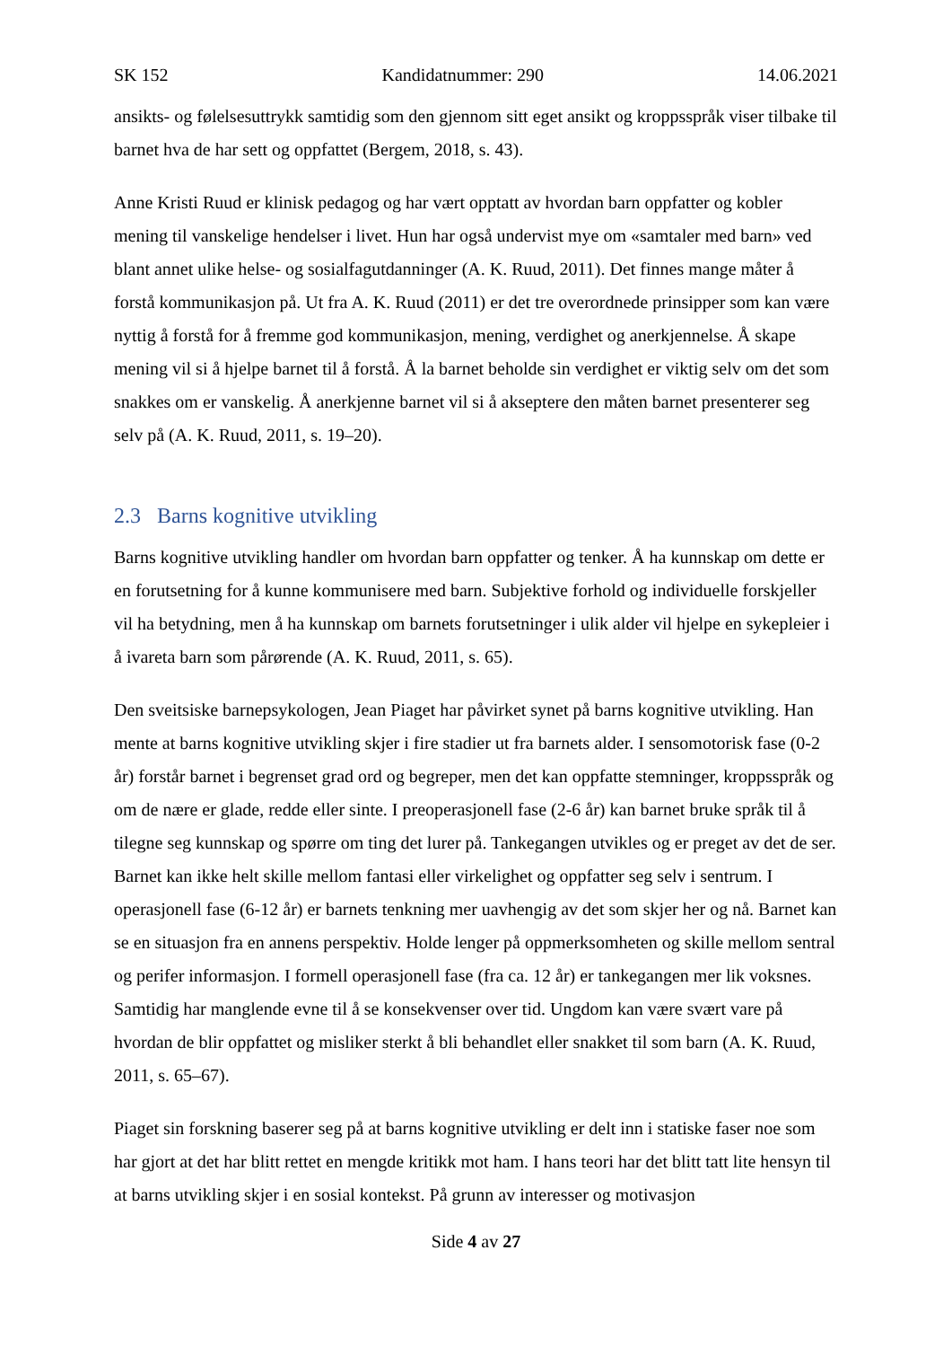SK 152 Kandidatnummer: 290 14.06.2021
ansikts- og følelsesuttrykk samtidig som den gjennom sitt eget ansikt og kroppsspråk viser tilbake til barnet hva de har sett og oppfattet (Bergem, 2018, s. 43).
Anne Kristi Ruud er klinisk pedagog og har vært opptatt av hvordan barn oppfatter og kobler mening til vanskelige hendelser i livet. Hun har også undervist mye om «samtaler med barn» ved blant annet ulike helse- og sosialfagutdanninger (A. K. Ruud, 2011). Det finnes mange måter å forstå kommunikasjon på. Ut fra A. K. Ruud (2011) er det tre overordnede prinsipper som kan være nyttig å forstå for å fremme god kommunikasjon, mening, verdighet og anerkjennelse. Å skape mening vil si å hjelpe barnet til å forstå. Å la barnet beholde sin verdighet er viktig selv om det som snakkes om er vanskelig. Å anerkjenne barnet vil si å akseptere den måten barnet presenterer seg selv på (A. K. Ruud, 2011, s. 19–20).
2.3 Barns kognitive utvikling
Barns kognitive utvikling handler om hvordan barn oppfatter og tenker. Å ha kunnskap om dette er en forutsetning for å kunne kommunisere med barn. Subjektive forhold og individuelle forskjeller vil ha betydning, men å ha kunnskap om barnets forutsetninger i ulik alder vil hjelpe en sykepleier i å ivareta barn som pårørende (A. K. Ruud, 2011, s. 65).
Den sveitsiske barnepsykologen, Jean Piaget har påvirket synet på barns kognitive utvikling. Han mente at barns kognitive utvikling skjer i fire stadier ut fra barnets alder. I sensomotorisk fase (0-2 år) forstår barnet i begrenset grad ord og begreper, men det kan oppfatte stemninger, kroppsspråk og om de nære er glade, redde eller sinte. I preoperasjonell fase (2-6 år) kan barnet bruke språk til å tilegne seg kunnskap og spørre om ting det lurer på. Tankegangen utvikles og er preget av det de ser. Barnet kan ikke helt skille mellom fantasi eller virkelighet og oppfatter seg selv i sentrum. I operasjonell fase (6-12 år) er barnets tenkning mer uavhengig av det som skjer her og nå. Barnet kan se en situasjon fra en annens perspektiv. Holde lenger på oppmerksomheten og skille mellom sentral og perifer informasjon. I formell operasjonell fase (fra ca. 12 år) er tankegangen mer lik voksnes. Samtidig har manglende evne til å se konsekvenser over tid. Ungdom kan være svært vare på hvordan de blir oppfattet og misliker sterkt å bli behandlet eller snakket til som barn (A. K. Ruud, 2011, s. 65–67).
Piaget sin forskning baserer seg på at barns kognitive utvikling er delt inn i statiske faser noe som har gjort at det har blitt rettet en mengde kritikk mot ham. I hans teori har det blitt tatt lite hensyn til at barns utvikling skjer i en sosial kontekst. På grunn av interesser og motivasjon
Side 4 av 27